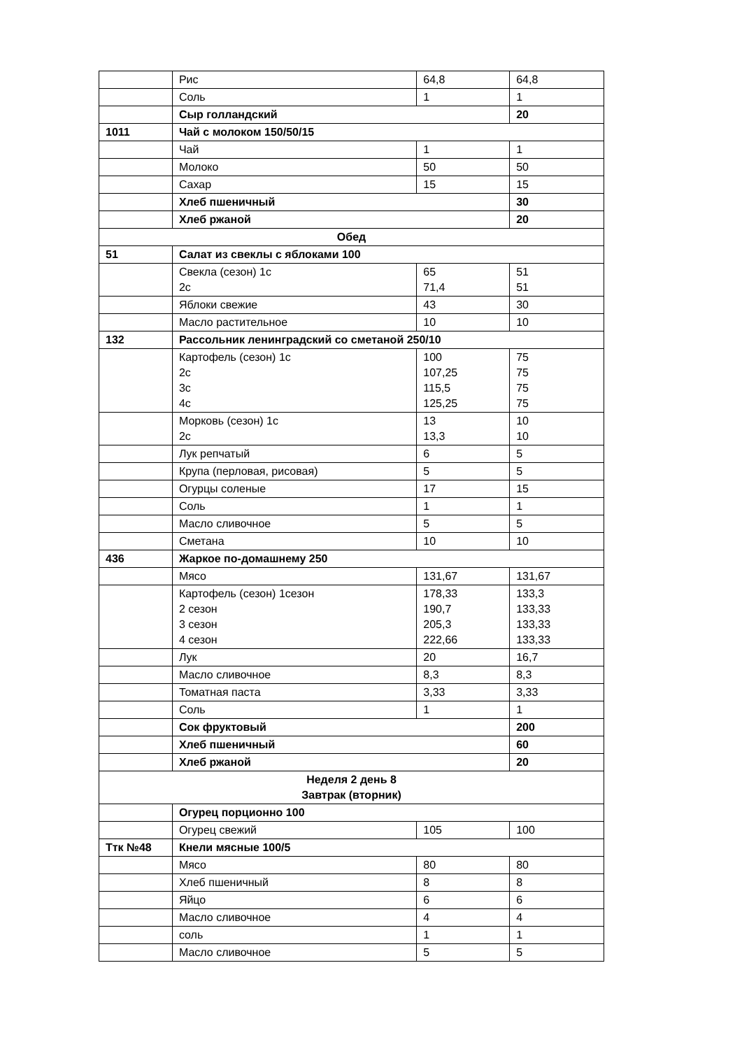| | Рис | 64,8 | 64,8 |
| | Соль | 1 | 1 |
| | Сыр голландский | | 20 |
| 1011 | Чай с молоком 150/50/15 | | |
| | Чай | 1 | 1 |
| | Молоко | 50 | 50 |
| | Сахар | 15 | 15 |
| | Хлеб пшеничный | | 30 |
| | Хлеб ржаной | | 20 |
| Обед | | | |
| 51 | Салат из свеклы с яблоками 100 | | |
| | Свекла (сезон) 1с 2с | 65 71,4 | 51 51 |
| | Яблоки свежие | 43 | 30 |
| | Масло растительное | 10 | 10 |
| 132 | Рассольник ленинградский со сметаной 250/10 | | |
| | Картофель (сезон) 1с 2с 3с 4с | 100 107,25 115,5 125,25 | 75 75 75 75 |
| | Морковь (сезон) 1с 2с | 13 13,3 | 10 10 |
| | Лук репчатый | 6 | 5 |
| | Крупа (перловая, рисовая) | 5 | 5 |
| | Огурцы соленые | 17 | 15 |
| | Соль | 1 | 1 |
| | Масло сливочное | 5 | 5 |
| | Сметана | 10 | 10 |
| 436 | Жаркое по-домашнему 250 | | |
| | Мясо | 131,67 | 131,67 |
| | Картофель (сезон) 1сезон 2 сезон 3 сезон 4 сезон | 178,33 190,7 205,3 222,66 | 133,3 133,33 133,33 133,33 |
| | Лук | 20 | 16,7 |
| | Масло сливочное | 8,3 | 8,3 |
| | Томатная паста | 3,33 | 3,33 |
| | Соль | 1 | 1 |
| | Сок фруктовый | | 200 |
| | Хлеб пшеничный | | 60 |
| | Хлеб ржаной | | 20 |
| Неделя 2 день 8 Завтрак (вторник) | | | |
| | Огурец порционно 100 | | |
| | Огурец свежий | 105 | 100 |
| Ттк №48 | Кнели мясные 100/5 | | |
| | Мясо | 80 | 80 |
| | Хлеб пшеничный | 8 | 8 |
| | Яйцо | 6 | 6 |
| | Масло сливочное | 4 | 4 |
| | соль | 1 | 1 |
| | Масло сливочное | 5 | 5 |